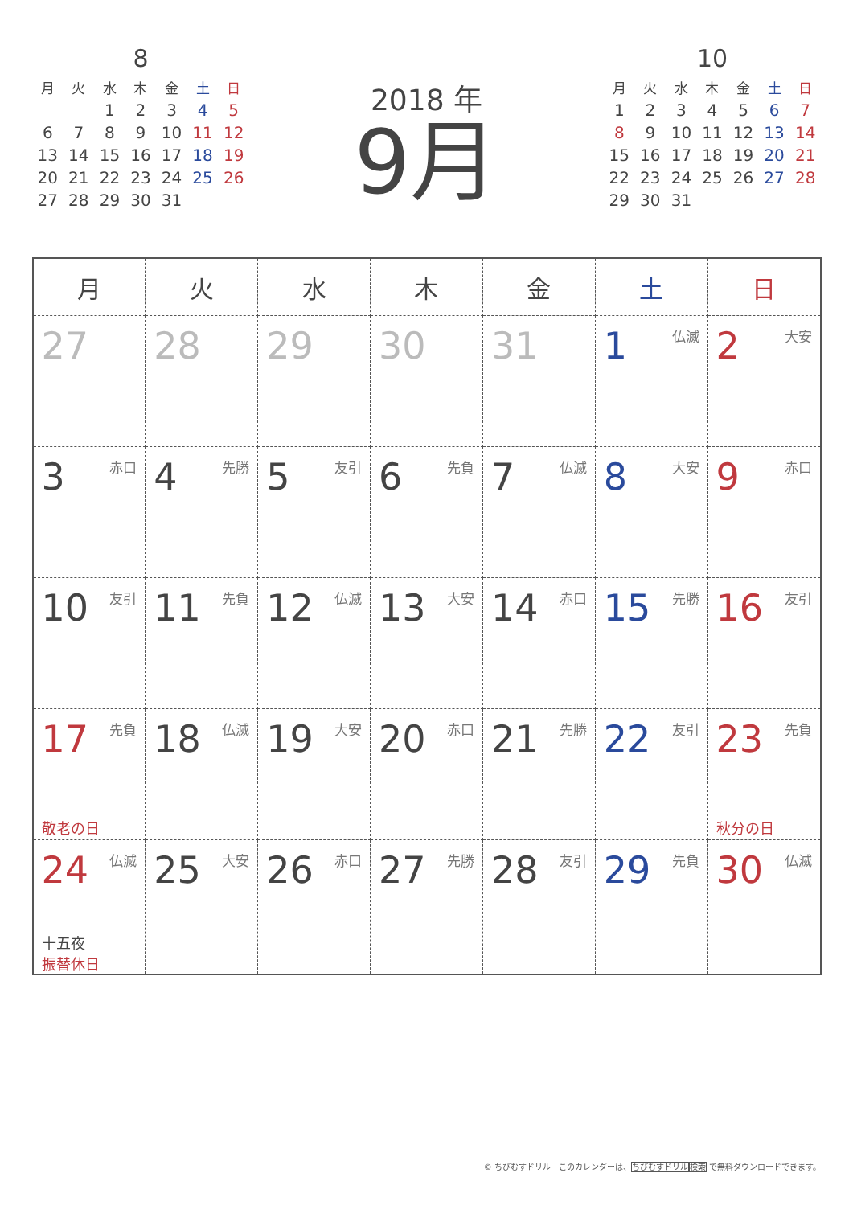8
| 月 | 火 | 水 | 木 | 金 | 土 | 日 |
| --- | --- | --- | --- | --- | --- | --- |
| | | 1 | 2 | 3 | 4 | 5 |
| 6 | 7 | 8 | 9 | 10 | 11 | 12 |
| 13 | 14 | 15 | 16 | 17 | 18 | 19 |
| 20 | 21 | 22 | 23 | 24 | 25 | 26 |
| 27 | 28 | 29 | 30 | 31 | | |
2018 年
9月
10
| 月 | 火 | 水 | 木 | 金 | 土 | 日 |
| --- | --- | --- | --- | --- | --- | --- |
| 1 | 2 | 3 | 4 | 5 | 6 | 7 |
| 8 | 9 | 10 | 11 | 12 | 13 | 14 |
| 15 | 16 | 17 | 18 | 19 | 20 | 21 |
| 22 | 23 | 24 | 25 | 26 | 27 | 28 |
| 29 | 30 | 31 | | | | |
| 月 | 火 | 水 | 木 | 金 | 土 | 日 |
| --- | --- | --- | --- | --- | --- | --- |
| 27 | 28 | 29 | 30 | 31 | 1 仏滅 | 2 大安 |
| 3 赤口 | 4 先勝 | 5 友引 | 6 先負 | 7 仏滅 | 8 大安 | 9 赤口 |
| 10 友引 | 11 先負 | 12 仏滅 | 13 大安 | 14 赤口 | 15 先勝 | 16 友引 |
| 17 先負 敬老の日 | 18 仏滅 | 19 大安 | 20 赤口 | 21 先勝 | 22 友引 | 23 先負 秋分の日 |
| 24 仏滅 十五夜 振替休日 | 25 大安 | 26 赤口 | 27 先勝 | 28 友引 | 29 先負 | 30 仏滅 |
© ちびむすドリル　このカレンダーは、ちびむすドリル 検索 で無料ダウンロードできます。